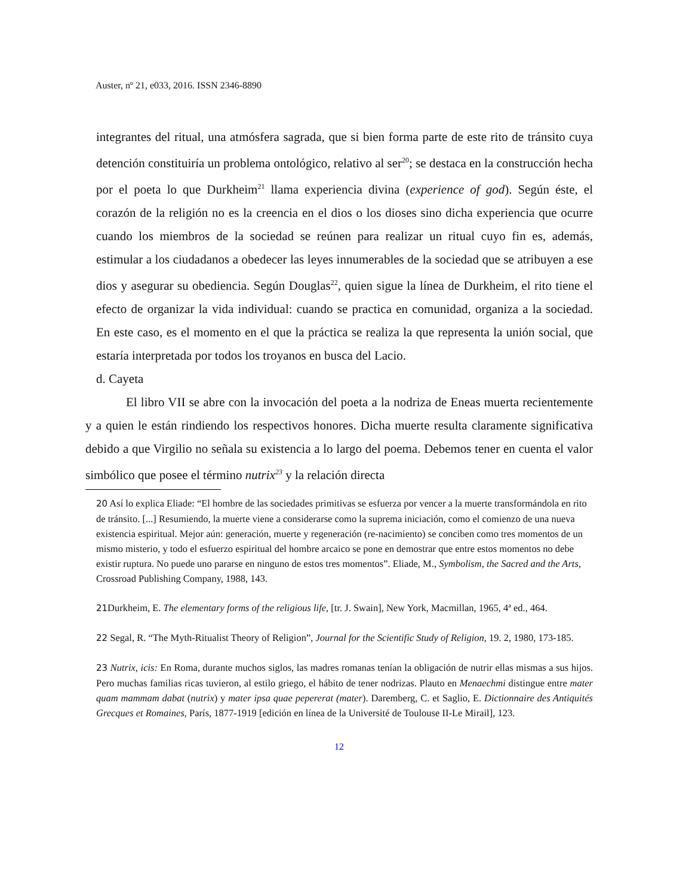Auster, nº 21, e033, 2016. ISSN 2346-8890
integrantes del ritual, una atmósfera sagrada, que si bien forma parte de este rito de tránsito cuya detención constituiría un problema ontológico, relativo al ser<sup>20</sup>; se destaca en la construcción hecha por el poeta lo que Durkheim<sup>21</sup> llama experiencia divina (experience of god). Según éste, el corazón de la religión no es la creencia en el dios o los dioses sino dicha experiencia que ocurre cuando los miembros de la sociedad se reúnen para realizar un ritual cuyo fin es, además, estimular a los ciudadanos a obedecer las leyes innumerables de la sociedad que se atribuyen a ese dios y asegurar su obediencia. Según Douglas<sup>22</sup>, quien sigue la línea de Durkheim, el rito tiene el efecto de organizar la vida individual: cuando se practica en comunidad, organiza a la sociedad. En este caso, es el momento en el que la práctica se realiza la que representa la unión social, que estaría interpretada por todos los troyanos en busca del Lacio.
d. Cayeta
El libro VII se abre con la invocación del poeta a la nodriza de Eneas muerta recientemente y a quien le están rindiendo los respectivos honores. Dicha muerte resulta claramente significativa debido a que Virgilio no señala su existencia a lo largo del poema. Debemos tener en cuenta el valor simbólico que posee el término nutrix<sup>23</sup> y la relación directa
20 Así lo explica Eliade: “El hombre de las sociedades primitivas se esfuerza por vencer a la muerte transformándola en rito de tránsito. [...] Resumiendo, la muerte viene a considerarse como la suprema iniciación, como el comienzo de una nueva existencia espiritual. Mejor aún: generación, muerte y regeneración (re-nacimiento) se conciben como tres momentos de un mismo misterio, y todo el esfuerzo espiritual del hombre arcaico se pone en demostrar que entre estos momentos no debe existir ruptura. No puede uno pararse en ninguno de estos tres momentos”. Eliade, M., Symbolism, the Sacred and the Arts, Crossroad Publishing Company, 1988, 143.
21 Durkheim, E. The elementary forms of the religious life, [tr. J. Swain], New York, Macmillan, 1965, 4ª ed., 464.
22 Segal, R. “The Myth-Ritualist Theory of Religion”, Journal for the Scientific Study of Religion, 19. 2, 1980, 173-185.
23 Nutrix, icis: En Roma, durante muchos siglos, las madres romanas tenían la obligación de nutrir ellas mismas a sus hijos. Pero muchas familias ricas tuvieron, al estilo griego, el hábito de tener nodrizas. Plauto en Menaechmi distingue entre mater quam mammam dabat (nutrix) y mater ipsa quae pepererat (mater). Daremberg, C. et Saglio, E. Dictionnaire des Antiquités Grecques et Romaines, París, 1877-1919 [edición en línea de la Université de Toulouse II-Le Mirail], 123.
12